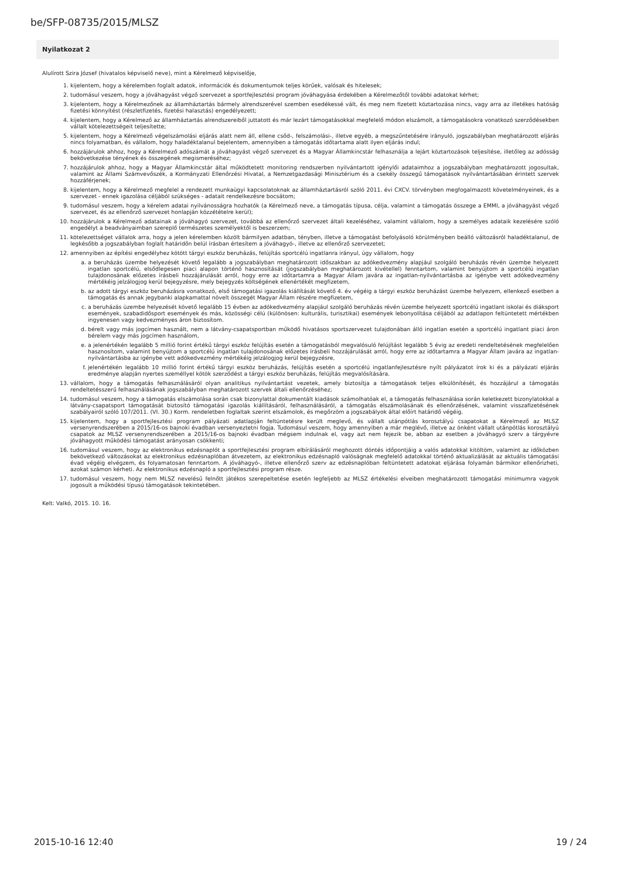be/SFP-08735/2015/MLSZ
Nyilatkozat 2
Alulírott Szira József (hivatalos képviselő neve), mint a Kérelmező képviselője,
1. kijelentem, hogy a kérelemben foglalt adatok, információk és dokumentumok teljes körűek, valósak és hitelesek;
2. tudomásul veszem, hogy a jóváhagyást végző szervezet a sportfejlesztési program jóváhagyása érdekében a Kérelmezőtől további adatokat kérhet;
3. kijelentem, hogy a Kérelmezőnek az államháztartás bármely alrendszerével szemben esedékessé vált, és meg nem fizetett köztartozása nincs, vagy arra az illetékes hatóság fizetési könnyítést (részletfizetés, fizetési halasztás) engedélyezett;
4. kijelentem, hogy a Kérelmező az államháztartás alrendszereiből juttatott és már lezárt támogatásokkal megfelelő módon elszámolt, a támogatásokra vonatkozó szerződésekben vállalt kötelezettségeit teljesítette;
5. kijelentem, hogy a Kérelmező végelszámolási eljárás alatt nem áll, ellene csőd-, felszámolási-, illetve egyéb, a megszűntetésére irányuló, jogszabályban meghatározott eljárás nincs folyamatban, és vállalom, hogy haladéktalanul bejelentem, amennyiben a támogatás időtartama alatt ilyen eljárás indul;
6. hozzájárulok ahhoz, hogy a Kérelmező adószámát a jóváhagyást végző szervezet és a Magyar Államkincstár felhasználja a lejárt köztartozások teljesítése, illetőleg az adósság bekövetkezése tényének és összegének megismeréséhez;
7. hozzájárulok ahhoz, hogy a Magyar Államkincstár által működtetett monitoring rendszerben nyilvántartott igénylői adataimhoz a jogszabályban meghatározott jogosultak, valamint az Állami Számvevőszék, a Kormányzati Ellenőrzési Hivatal, a Nemzetgazdasági Minisztérium és a csekély összegű támogatások nyilvántartásában érintett szervek hozzáférjenek;
8. kijelentem, hogy a Kérelmező megfelel a rendezett munkaügyi kapcsolatoknak az államháztartásról szóló 2011. évi CXCV. törvényben megfogalmazott követelményeinek, és a szervezet - ennek igazolása céljából szükséges - adatait rendelkezésre bocsátom;
9. tudomásul veszem, hogy a kérelem adatai nyilvánosságra hozhatók (a Kérelmező neve, a támogatás típusa, célja, valamint a támogatás összege a EMMI, a jóváhagyást végző szervezet, és az ellenőrző szervezet honlapján közzétételre kerül);
10. hozzájárulok a Kérelmező adatainak a jóváhagyó szervezet, továbbá az ellenőrző szervezet általi kezeléséhez, valamint vállalom, hogy a személyes adataik kezelésére szóló engedélyt a beadványaimban szereplő természetes személyektől is beszerzem;
11. kötelezettséget vállalok arra, hogy a jelen kérelemben közölt bármilyen adatban, tényben, illetve a támogatást befolyásoló körülményben beálló változásról haladéktalanul, de legkésőbb a jogszabályban foglalt határidőn belül írásban értesítem a jóváhagyó-, illetve az ellenőrző szervezetet;
12. amennyiben az építési engedélyhez kötött tárgyi eszköz beruházás, felújítás sportcélú ingatlanra irányul, úgy vállalom, hogy
a. a beruházás üzembe helyezését követő legalább a jogszabályban meghatározott időszakban az adókedvezmény alapjául szolgáló beruházás révén üzembe helyezett ingatlan sportcélú, elsődlegesen piaci alapon történő hasznosítását (jogszabályban meghatározott kivétellel) fenntartom, valamint benyújtom a sportcélú ingatlan tulajdonosának előzetes írásbeli hozzájárulását arról, hogy erre az időtartamra a Magyar Állam javára az ingatlan-nyilvántartásba az igénybe vett adókedvezmény mértékéig jelzálogjog kerül bejegyzésre, mely bejegyzés költségének ellenértékét megfizetem,
b. az adott tárgyi eszköz beruházásra vonatkozó, első támogatási igazolás kiállítását követő 4. év végéig a tárgyi eszköz beruházást üzembe helyezem, ellenkező esetben a támogatás és annak jegybanki alapkamattal növelt összegét Magyar Állam részére megfizetem,
c. a beruházás üzembe helyezését követő legalább 15 évben az adókedvezmény alapjául szolgáló beruházás révén üzembe helyezett sportcélú ingatlant iskolai és diáksport események, szabadidősport események és más, közösségi célú (különösen: kulturális, turisztikai) események lebonyolítása céljából az adatlapon feltüntetett mértékben ingyenesen vagy kedvezményes áron biztosítom.
d. bérelt vagy más jogcímen használt, nem a látvány-csapatsportban működő hivatásos sportszervezet tulajdonában álló ingatlan esetén a sportcélú ingatlant piaci áron bérelem vagy más jogcímen használom,
e. a jelenértékén legalább 5 millió forint értékű tárgyi eszköz felújítás esetén a támogatásból megvalósuló felújítást legalább 5 évig az eredeti rendeltetésének megfelelően hasznosítom, valamint benyújtom a sportcélú ingatlan tulajdonosának előzetes írásbeli hozzájárulását arról, hogy erre az időtartamra a Magyar Állam javára az ingatlan-nyilvántartásba az igénybe vett adókedvezmény mértékéig jelzálogjog kerül bejegyzésre,
f. jelenértékén legalább 10 millió forint értékű tárgyi eszköz beruházás, felújítás esetén a sportcélú ingatlanfejlesztésre nyílt pályázatot írok ki és a pályázati eljárás eredménye alapján nyertes személlyel kötök szerződést a tárgyi eszköz beruházás, felújítás megvalósítására.
13. vállalom, hogy a támogatás felhasználásáról olyan analitikus nyilvántartást vezetek, amely biztosítja a támogatások teljes elkülönítését, és hozzájárul a támogatás rendeltetésszerű felhasználásának jogszabályban meghatározott szervek általi ellenőrzéséhez;
14. tudomásul veszem, hogy a támogatás elszámolása során csak bizonylattal dokumentált kiadások számolhatóak el, a támogatás felhasználása során keletkezett bizonylatokkal a látvány-csapatsport támogatását biztosító támogatási igazolás kiállításáról, felhasználásáról, a támogatás elszámolásának és ellenőrzésének, valamint visszafizetésének szabályairól szóló 107/2011. (VI. 30.) Korm. rendeletben foglaltak szerint elszámolok, és megőrzöm a jogszabályok által előírt határidő végéig.
15. kijelentem, hogy a sportfejlesztési program pályázati adatlapján feltüntetésre került meglevő, és vállalt utánpótlás korosztályú csapatokat a Kérelmező az MLSZ versenyrendszerében a 2015/16-os bajnoki évadban versenyeztetni fogja. Tudomásul veszem, hogy amennyiben a már meglévő, illetve az önként vállalt utánpótlás korosztályú csapatok az MLSZ versenyrendszerében a 2015/16-os bajnoki évadban mégsem indulnak el, vagy azt nem fejezik be, abban az esetben a jóváhagyó szerv a tárgyévre jóváhagyott működési támogatást arányosan csökkenti;
16. tudomásul veszem, hogy az elektronikus edzésnaplót a sportfejlesztési program elbírálásáról meghozott döntés időpontjáig a valós adatokkal kitöltöm, valamint az időközben bekövetkező változásokat az elektronikus edzésnaplóban átvezetem, az elektronikus edzésnapló valóságnak megfelelő adatokkal történő aktualizálását az aktuális támogatási évad végéig elvégzem, és folyamatosan fenntartom. A jóváhagyó-, illetve ellenőrző szerv az edzésnaplóban feltüntetett adatokat eljárása folyamán bármikor ellenőrizheti, azokat számon kérheti. Az elektronikus edzésnapló a sportfejlesztési program része.
17. tudomásul veszem, hogy nem MLSZ nevelésű felnőtt játékos szerepeltetése esetén legfeljebb az MLSZ értékelési elveiben meghatározott támogatási minimumra vagyok jogosult a működési típusú támogatások tekintetében.
Kelt: Valkó, 2015. 10. 16.
2015-10-16 12:40 19 / 24